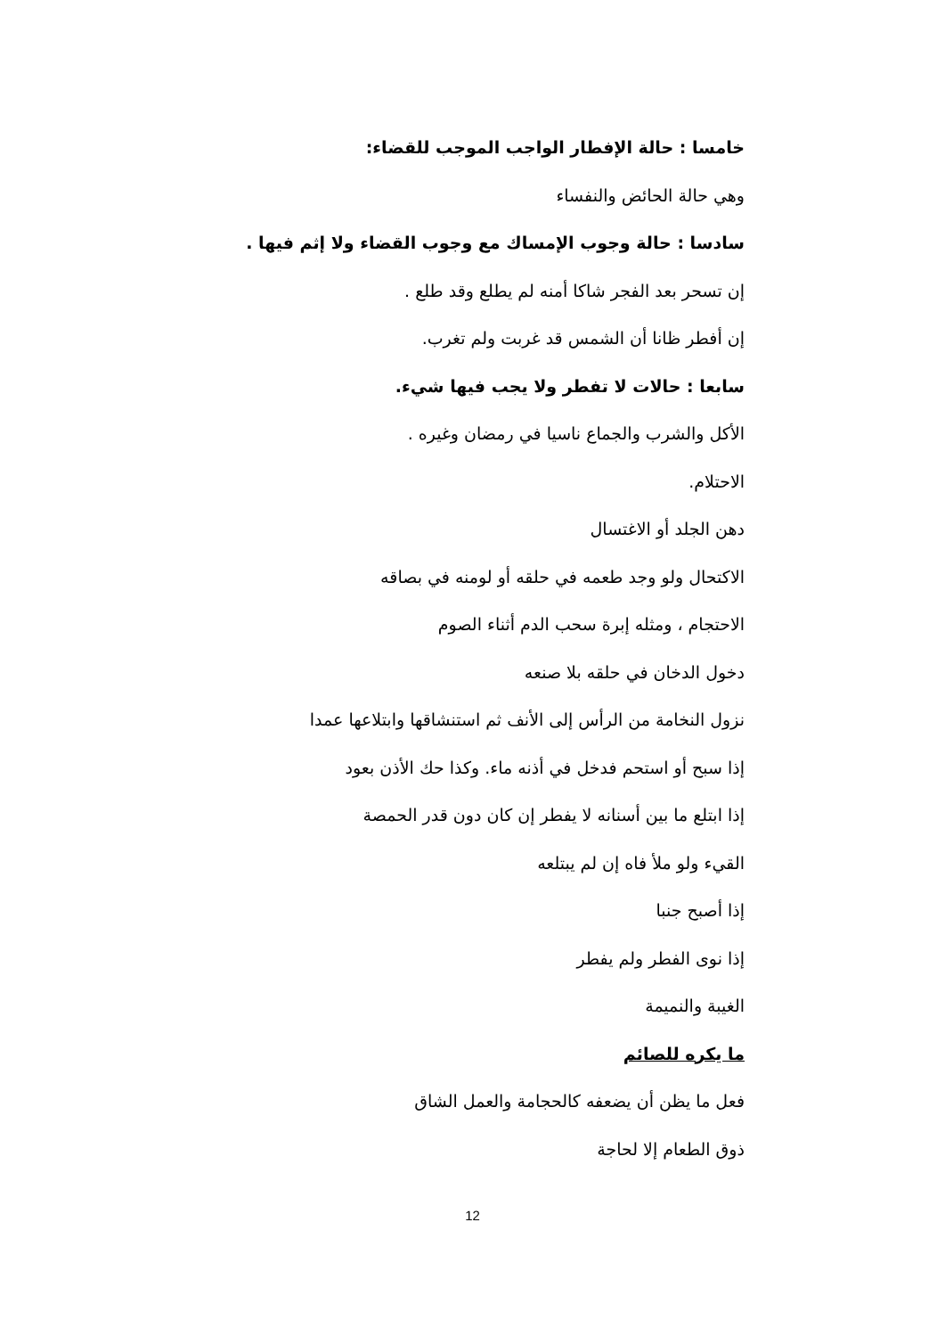خامسا : حالة الإفطار الواجب الموجب للقضاء:
وهي حالة الحائض والنفساء
سادسا : حالة وجوب الإمساك مع وجوب القضاء ولا إثم فيها .
إن تسحر بعد الفجر شاكا أمنه لم يطلع وقد طلع .
إن أفطر ظانا أن الشمس قد غربت ولم تغرب.
سابعا : حالات لا تفطر ولا يجب فيها شيء.
الأكل والشرب والجماع ناسيا في رمضان وغيره .
الاحتلام.
دهن الجلد أو الاغتسال
الاكتحال ولو وجد طعمه في حلقه أو لومنه في بصاقه
الاحتجام ، ومثله إبرة سحب الدم أثناء الصوم
دخول الدخان في حلقه بلا صنعه
نزول النخامة من الرأس إلى الأنف ثم استنشاقها وابتلاعها عمدا
إذا سبح أو استحم فدخل في أذنه ماء. وكذا حك الأذن بعود
إذا ابتلع ما بين أسنانه لا يفطر إن كان دون قدر الحمصة
القيء ولو ملأ فاه إن لم يبتلعه
إذا أصبح جنبا
إذا نوى الفطر ولم يفطر
الغيبة والنميمة
ما يكره للصائم
فعل ما يظن أن يضعفه كالحجامة والعمل الشاق
ذوق الطعام إلا لحاجة
12